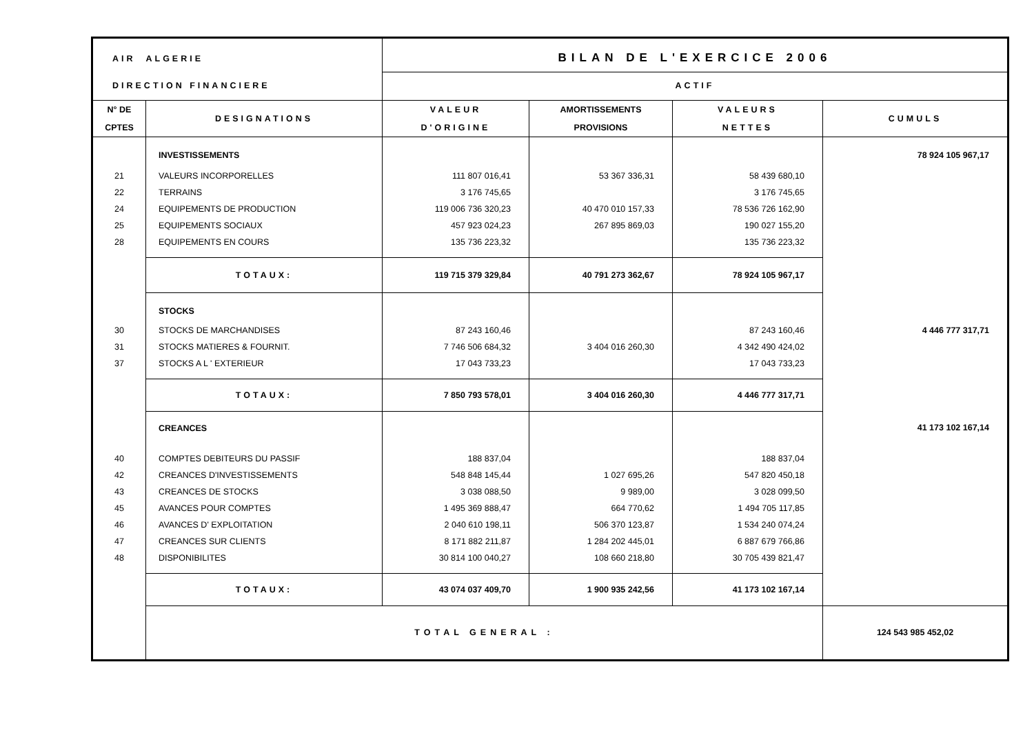| AIR ALGERIE | | BILAN DE L'EXERCICE 2006 | | | |
| DIRECTION FINANCIERE | | ACTIF | | | |
| N° DE CPTES | DESIGNATIONS | VALEUR D'ORIGINE | AMORTISSEMENTS PROVISIONS | VALEURS NETTES | CUMULS |
| | INVESTISSEMENTS | | | | 78 924 105 967,17 |
| 21 22 24 25 28 | VALEURS INCORPORELLES TERRAINS EQUIPEMENTS DE PRODUCTION EQUIPEMENTS SOCIAUX EQUIPEMENTS EN COURS | 111 807 016,41 3 176 745,65 119 006 736 320,23 457 923 024,23 135 736 223,32 | 53 367 336,31 40 470 010 157,33 267 895 869,03 | 58 439 680,10 3 176 745,65 78 536 726 162,90 190 027 155,20 135 736 223,32 | |
| | TOTAUX: | 119 715 379 329,84 | 40 791 273 362,67 | 78 924 105 967,17 | |
| | STOCKS | | | | |
| 30 31 37 | STOCKS DE MARCHANDISES STOCKS MATIERES & FOURNIT. STOCKS A L ' EXTERIEUR | 87 243 160,46 7 746 506 684,32 17 043 733,23 | 3 404 016 260,30 | 87 243 160,46 4 342 490 424,02 17 043 733,23 | 4 446 777 317,71 |
| | TOTAUX: | 7 850 793 578,01 | 3 404 016 260,30 | 4 446 777 317,71 | |
| | CREANCES | | | | 41 173 102 167,14 |
| 40 42 43 45 46 47 48 | COMPTES DEBITEURS DU PASSIF CREANCES D'INVESTISSEMENTS CREANCES DE STOCKS AVANCES POUR COMPTES AVANCES D' EXPLOITATION CREANCES SUR CLIENTS DISPONIBILITES | 188 837,04 548 848 145,44 3 038 088,50 1 495 369 888,47 2 040 610 198,11 8 171 882 211,87 30 814 100 040,27 | 1 027 695,26 9 989,00 664 770,62 506 370 123,87 1 284 202 445,01 108 660 218,80 | 188 837,04 547 820 450,18 3 028 099,50 1 494 705 117,85 1 534 240 074,24 6 887 679 766,86 30 705 439 821,47 | |
| | TOTAUX: | 43 074 037 409,70 | 1 900 935 242,56 | 41 173 102 167,14 | |
| | TOTAL GENERAL : | | | | 124 543 985 452,02 |